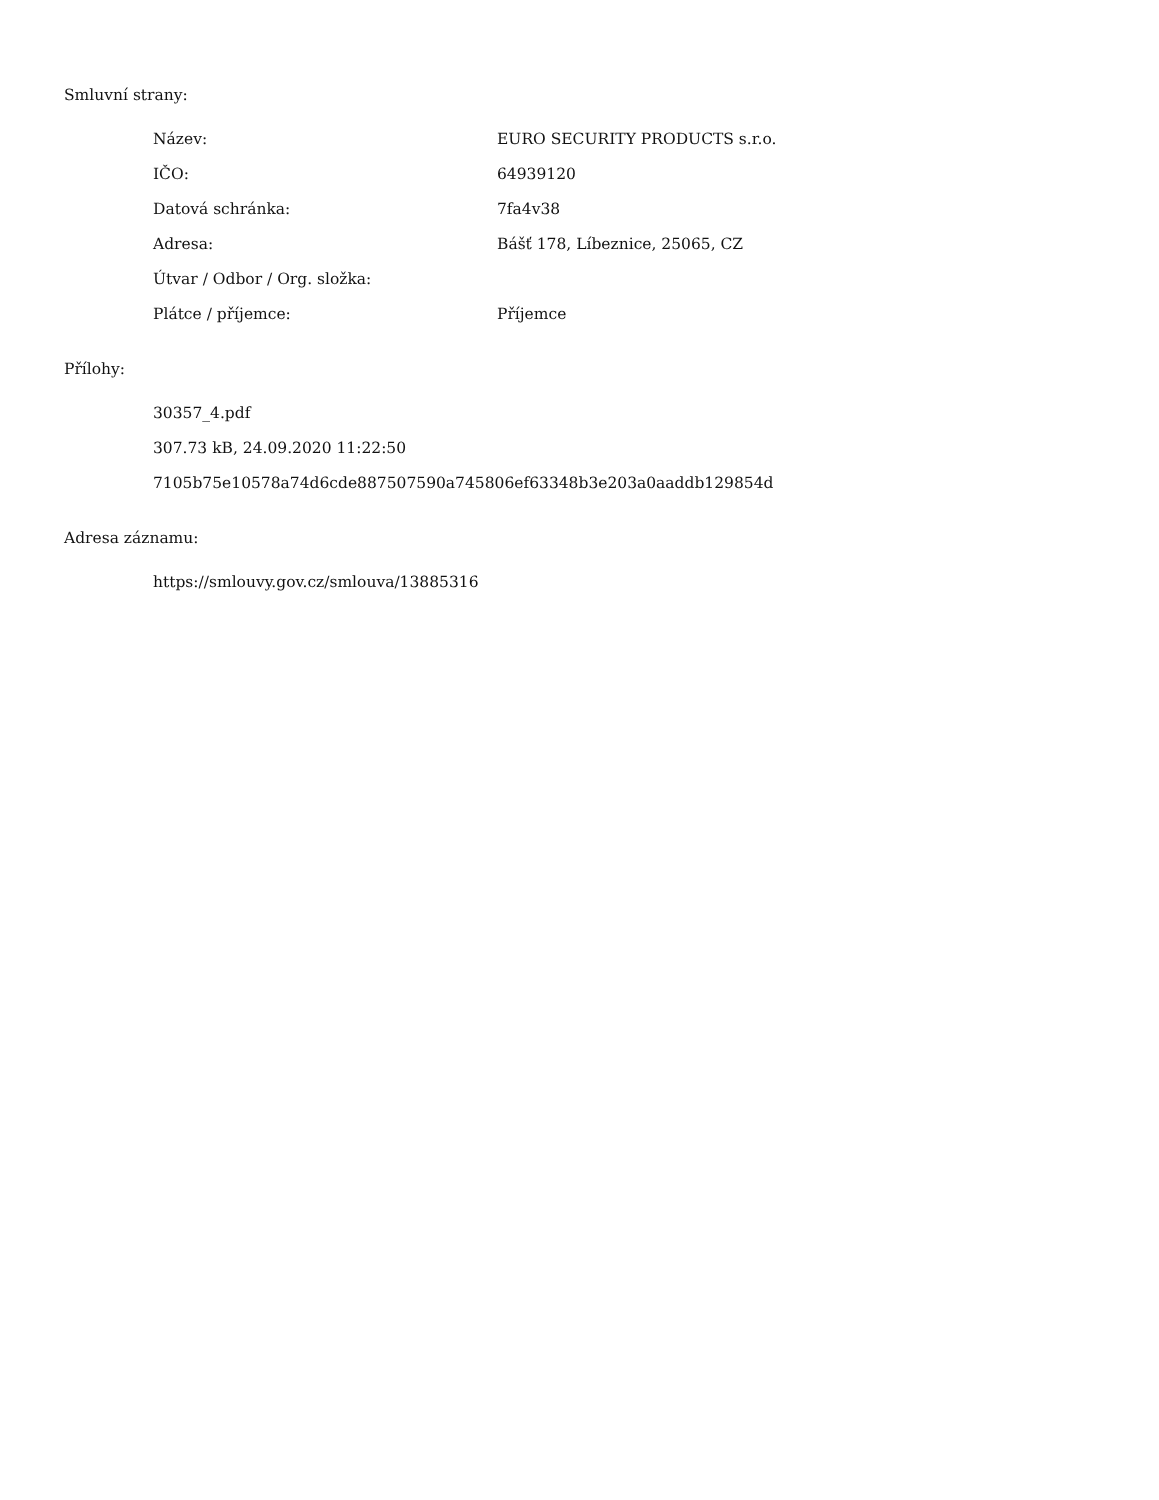Smluvní strany:
| Název: | EURO SECURITY PRODUCTS s.r.o. |
| IČO: | 64939120 |
| Datová schránka: | 7fa4v38 |
| Adresa: | Bášť 178, Líbeznice, 25065, CZ |
| Útvar / Odbor / Org. složka: | |
| Plátce / příjemce: | Příjemce |
Přílohy:
30357_4.pdf
307.73 kB, 24.09.2020 11:22:50
7105b75e10578a74d6cde887507590a745806ef63348b3e203a0aaddb129854d
Adresa záznamu:
https://smlouvy.gov.cz/smlouva/13885316